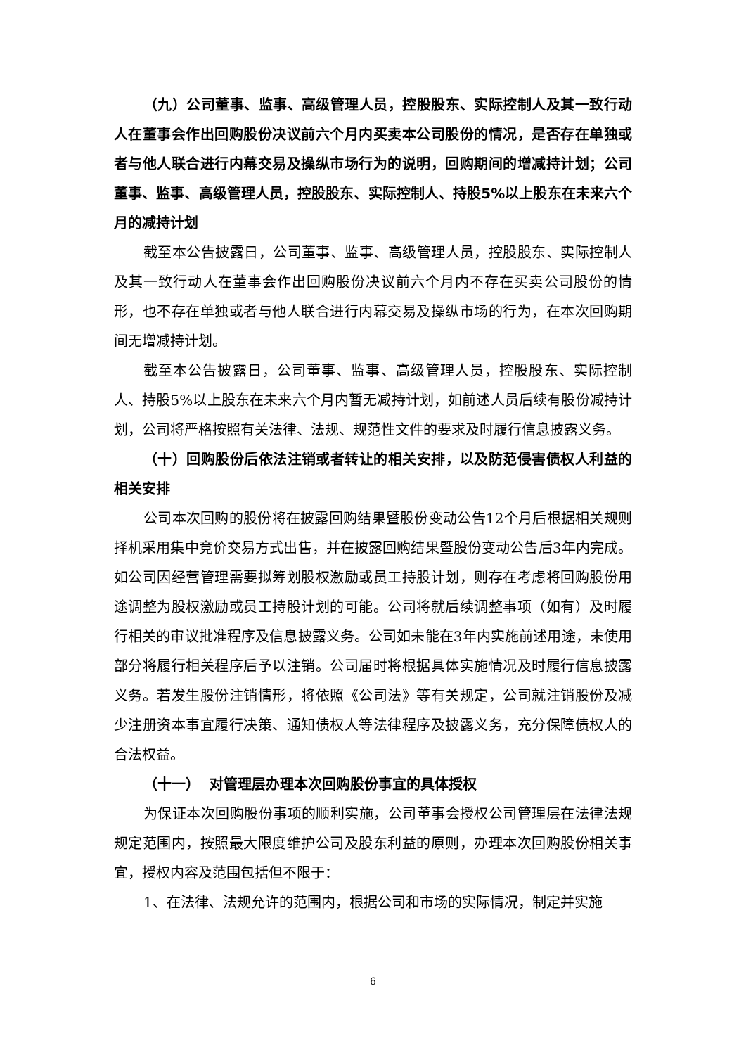（九）公司董事、监事、高级管理人员，控股股东、实际控制人及其一致行动人在董事会作出回购股份决议前六个月内买卖本公司股份的情况，是否存在单独或者与他人联合进行内幕交易及操纵市场行为的说明，回购期间的增减持计划；公司董事、监事、高级管理人员，控股股东、实际控制人、持股5%以上股东在未来六个月的减持计划
截至本公告披露日，公司董事、监事、高级管理人员，控股股东、实际控制人及其一致行动人在董事会作出回购股份决议前六个月内不存在买卖公司股份的情形，也不存在单独或者与他人联合进行内幕交易及操纵市场的行为，在本次回购期间无增减持计划。
截至本公告披露日，公司董事、监事、高级管理人员，控股股东、实际控制人、持股5%以上股东在未来六个月内暂无减持计划，如前述人员后续有股份减持计划，公司将严格按照有关法律、法规、规范性文件的要求及时履行信息披露义务。
（十）回购股份后依法注销或者转让的相关安排，以及防范侵害债权人利益的相关安排
公司本次回购的股份将在披露回购结果暨股份变动公告12个月后根据相关规则择机采用集中竞价交易方式出售，并在披露回购结果暨股份变动公告后3年内完成。如公司因经营管理需要拟筹划股权激励或员工持股计划，则存在考虑将回购股份用途调整为股权激励或员工持股计划的可能。公司将就后续调整事项（如有）及时履行相关的审议批准程序及信息披露义务。公司如未能在3年内实施前述用途，未使用部分将履行相关程序后予以注销。公司届时将根据具体实施情况及时履行信息披露义务。若发生股份注销情形，将依照《公司法》等有关规定，公司就注销股份及减少注册资本事宜履行决策、通知债权人等法律程序及披露义务，充分保障债权人的合法权益。
（十一） 对管理层办理本次回购股份事宜的具体授权
为保证本次回购股份事项的顺利实施，公司董事会授权公司管理层在法律法规规定范围内，按照最大限度维护公司及股东利益的原则，办理本次回购股份相关事宜，授权内容及范围包括但不限于：
1、在法律、法规允许的范围内，根据公司和市场的实际情况，制定并实施
6